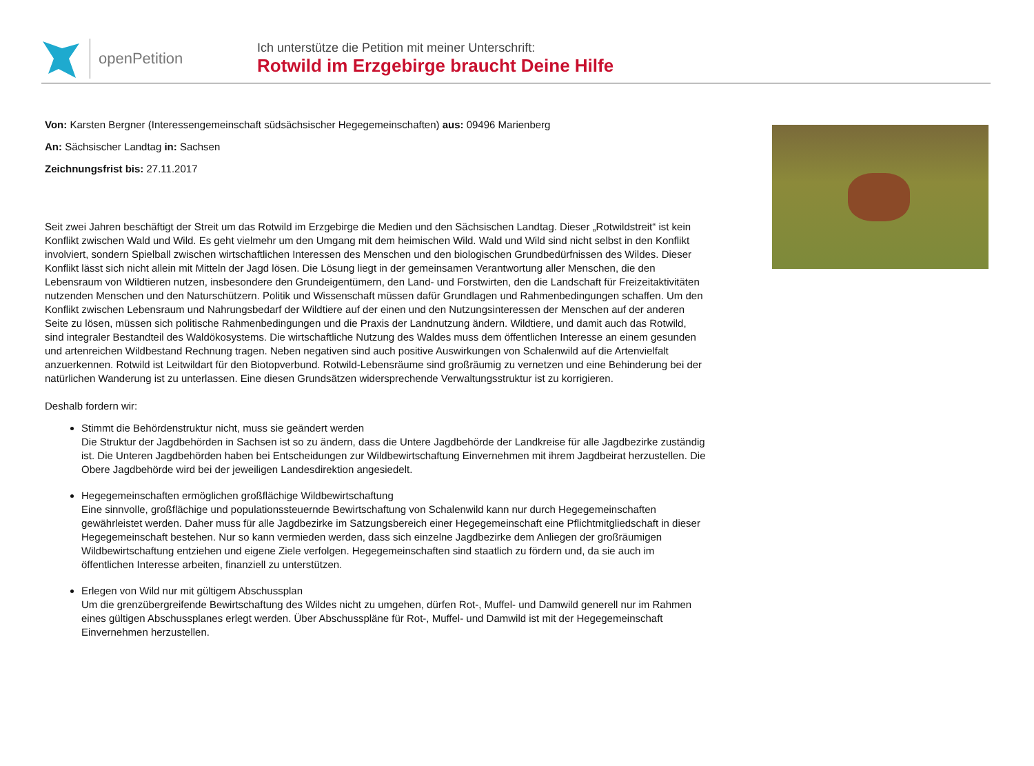openPetition
Ich unterstütze die Petition mit meiner Unterschrift:
Rotwild im Erzgebirge braucht Deine Hilfe
Von: Karsten Bergner (Interessengemeinschaft südsächsischer Hegegemeinschaften) aus: 09496 Marienberg
An: Sächsischer Landtag in: Sachsen
Zeichnungsfrist bis: 27.11.2017
Seit zwei Jahren beschäftigt der Streit um das Rotwild im Erzgebirge die Medien und den Sächsischen Landtag. Dieser „Rotwildstreit“ ist kein Konflikt zwischen Wald und Wild. Es geht vielmehr um den Umgang mit dem heimischen Wild. Wald und Wild sind nicht selbst in den Konflikt involviert, sondern Spielball zwischen wirtschaftlichen Interessen des Menschen und den biologischen Grundbedürfnissen des Wildes. Dieser Konflikt lässt sich nicht allein mit Mitteln der Jagd lösen. Die Lösung liegt in der gemeinsamen Verantwortung aller Menschen, die den Lebensraum von Wildtieren nutzen, insbesondere den Grundeigentümern, den Land- und Forstwirten, den die Landschaft für Freizeitaktivitäten nutzenden Menschen und den Naturschützern. Politik und Wissenschaft müssen dafür Grundlagen und Rahmenbedingungen schaffen. Um den Konflikt zwischen Lebensraum und Nahrungsbedarf der Wildtiere auf der einen und den Nutzungsinteressen der Menschen auf der anderen Seite zu lösen, müssen sich politische Rahmenbedingungen und die Praxis der Landnutzung ändern. Wildtiere, und damit auch das Rotwild, sind integraler Bestandteil des Waldökosystems. Die wirtschaftliche Nutzung des Waldes muss dem öffentlichen Interesse an einem gesunden und artenreichen Wildbestand Rechnung tragen. Neben negativen sind auch positive Auswirkungen von Schalenwild auf die Artenvielfalt anzuerkennen. Rotwild ist Leitwildart für den Biotopverbund. Rotwild-Lebensräume sind großräumig zu vernetzen und eine Behinderung bei der natürlichen Wanderung ist zu unterlassen. Eine diesen Grundsätzen widersprechende Verwaltungsstruktur ist zu korrigieren.
Deshalb fordern wir:
Stimmt die Behördenstruktur nicht, muss sie geändert werden
Die Struktur der Jagdbehörden in Sachsen ist so zu ändern, dass die Untere Jagdbehörde der Landkreise für alle Jagdbezirke zuständig ist. Die Unteren Jagdbehörden haben bei Entscheidungen zur Wildbewirtschaftung Einvernehmen mit ihrem Jagdbeirat herzustellen. Die Obere Jagdbehörde wird bei der jeweiligen Landesdirektion angesiedelt.
Hegegemeinschaften ermöglichen großflächige Wildbewirtschaftung
Eine sinnvolle, großflächige und populationssteuernde Bewirtschaftung von Schalenwild kann nur durch Hegegemeinschaften gewährleistet werden. Daher muss für alle Jagdbezirke im Satzungsbereich einer Hegegemeinschaft eine Pflichtmitgliedschaft in dieser Hegegemeinschaft bestehen. Nur so kann vermieden werden, dass sich einzelne Jagdbezirke dem Anliegen der großräumigen Wildbewirtschaftung entziehen und eigene Ziele verfolgen. Hegegemeinschaften sind staatlich zu fördern und, da sie auch im öffentlichen Interesse arbeiten, finanziell zu unterstützen.
Erlegen von Wild nur mit gültigem Abschussplan
Um die grenzübergreifende Bewirtschaftung des Wildes nicht zu umgehen, dürfen Rot-, Muffel- und Damwild generell nur im Rahmen eines gültigen Abschussplanes erlegt werden. Über Abschusspläne für Rot-, Muffel- und Damwild ist mit der Hegegemeinschaft Einvernehmen herzustellen.